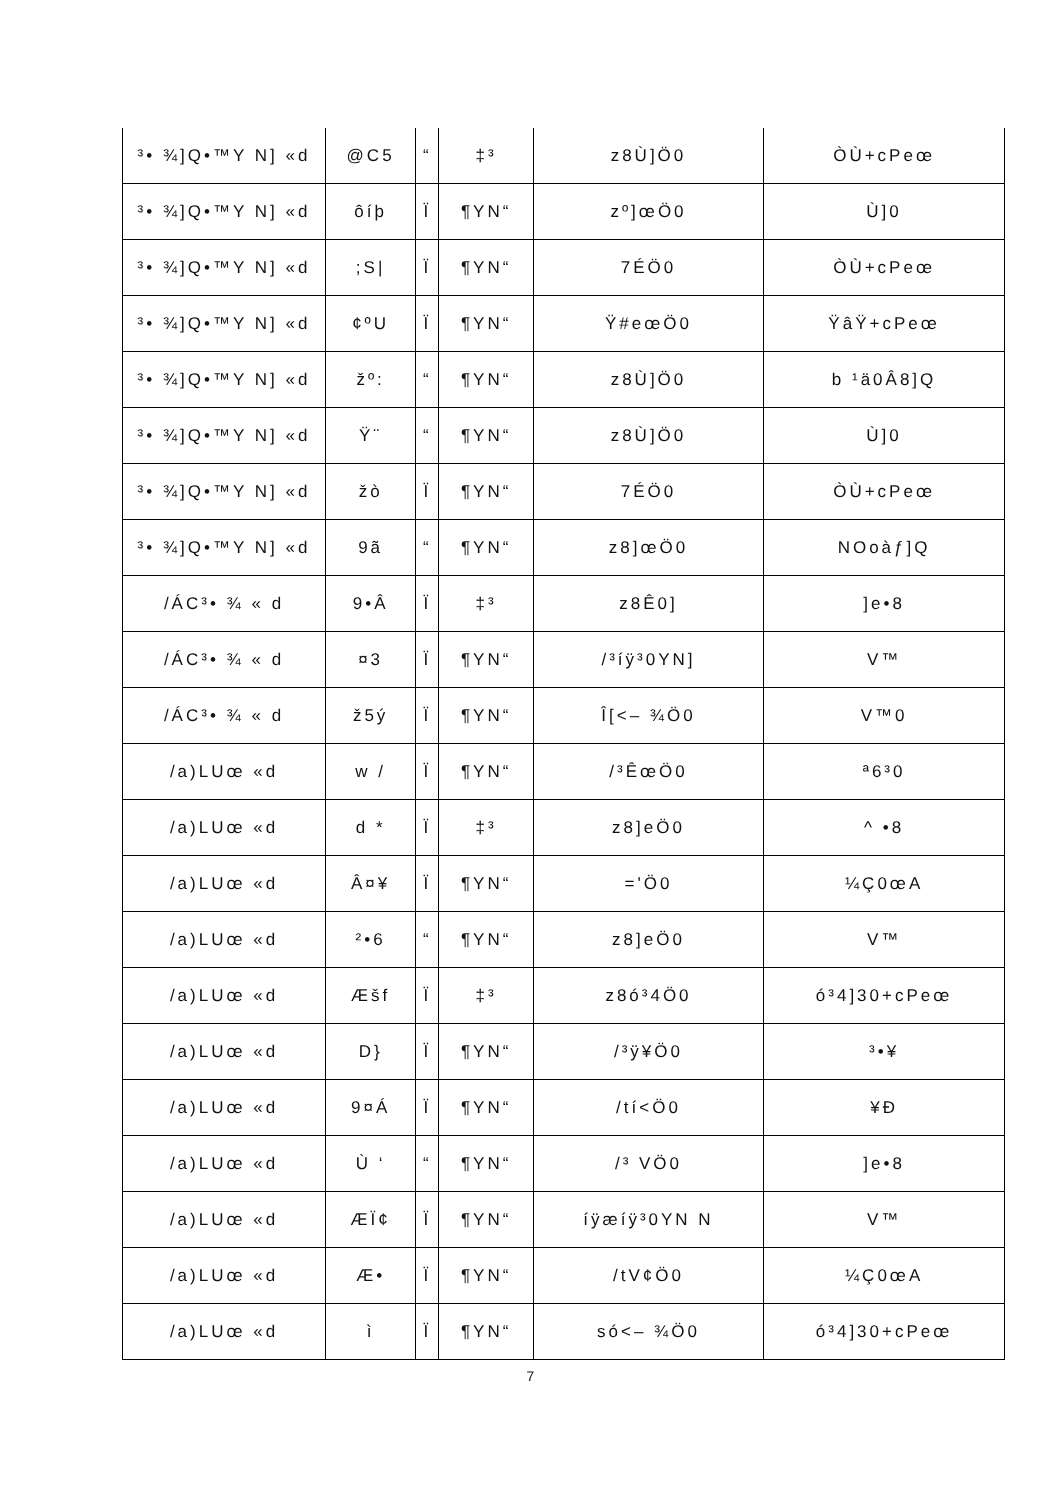| ³• ¾]Q•™Y N] «d | @C5 | “ | ‡³ | z8Ù]Ö0 | ÒÙ+cPeœ |
| ³• ¾]Q•™Y N] «d | ôíþ | Ï | ¶YN“ | zº]œÖ0 | Ù]0 |
| ³• ¾]Q•™Y N] «d | ;S/ | Ï | ¶YN“ | 7ÉÖ0 | ÒÙ+cPeœ |
| ³• ¾]Q•™Y N] «d | ¢ºU | Ï | ¶YN“ | Ÿ#eœÖ0 | ŸâŸ+cPeœ |
| ³• ¾]Q•™Y N] «d | žº: | “ | ¶YN“ | z8Ù]Ö0 | b ¹ä0Â8]Q |
| ³• ¾]Q•™Y N] «d | Ÿ¨ | “ | ¶YN“ | z8Ù]Ö0 | Ù]0 |
| ³• ¾]Q•™Y N] «d | žò | Ï | ¶YN“ | 7ÉÖ0 | ÒÙ+cPeœ |
| ³• ¾]Q•™Y N] «d | 9ã | “ | ¶YN“ | z8]œÖ0 | NOoàƒ]Q |
| /ÁC³• ¾ « d | 9•Â | Ï | ‡³ | z8Ê0] | ]e•8 |
| /ÁC³• ¾ « d | ¤3 | Ï | ¶YN“ | /³íÿ³0YN] | V™ |
| /ÁC³• ¾ « d | ž5ý | Ï | ¶YN“ | Î[<– ¾Ö0 | V™0 |
| /a)LUœ «d | w / | Ï | ¶YN“ | /³ÊœÖ0 | ª6³0 |
| /a)LUœ «d | d * | Ï | ‡³ | z8]eÖ0 | ^ •8 |
| /a)LUœ «d | Â¤¥ | Ï | ¶YN“ | ='Ö0 | ¼Ç0œA |
| /a)LUœ «d | ²•6 | “ | ¶YN“ | z8]eÖ0 | V™ |
| /a)LUœ «d | Æšf | Ï | ‡³ | z8ó³4Ö0 | ó³4]30+cPeœ |
| /a)LUœ «d | D} | Ï | ¶YN“ | /³ÿ¥Ö0 | ³•¥ |
| /a)LUœ «d | 9¤Á | Ï | ¶YN“ | /tí<Ö0 | ¥Ð |
| /a)LUœ «d | Ù ‘ | “ | ¶YN“ | /³ VÖ0 | ]e•8 |
| /a)LUœ «d | ÆÏ¢ | Ï | ¶YN“ | íÿæíÿ³0YN N | V™ |
| /a)LUœ «d | Æ• | Ï | ¶YN“ | /tV¢Ö0 | ¼Ç0œA |
| /a)LUœ «d | ì | Ï | ¶YN“ | só<– ¾Ö0 | ó³4]30+cPeœ |
7